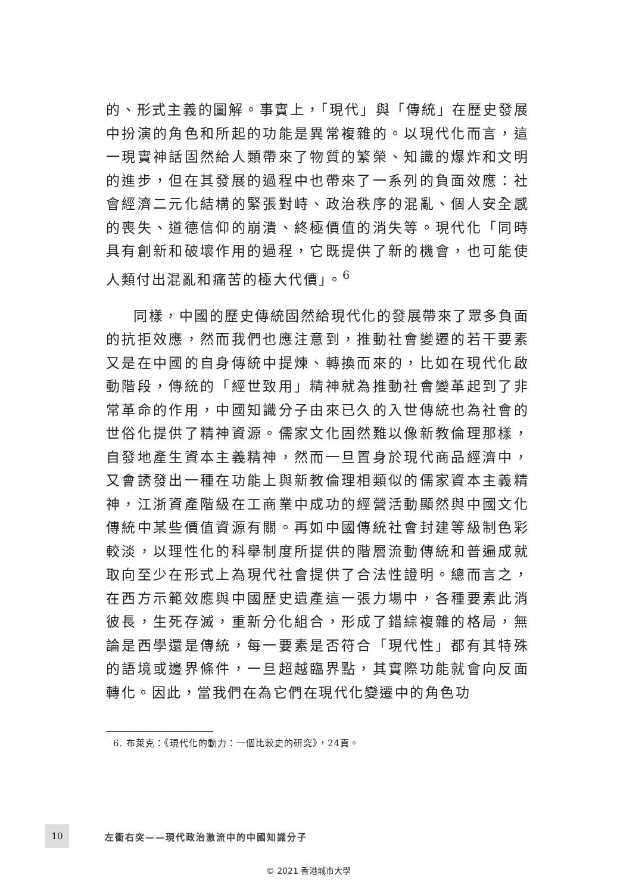的、形式主義的圖解。事實上，「現代」與「傳統」在歷史發展中扮演的角色和所起的功能是異常複雜的。以現代化而言，這一現實神話固然給人類帶來了物質的繁榮、知識的爆炸和文明的進步，但在其發展的過程中也帶來了一系列的負面效應：社會經濟二元化結構的緊張對峙、政治秩序的混亂、個人安全感的喪失、道德信仰的崩潰、終極價值的消失等。現代化「同時具有創新和破壞作用的過程，它既提供了新的機會，也可能使人類付出混亂和痛苦的極大代價」。<sup>6</sup>
同樣，中國的歷史傳統固然給現代化的發展帶來了眾多負面的抗拒效應，然而我們也應注意到，推動社會變遷的若干要素又是在中國的自身傳統中提煉、轉換而來的，比如在現代化啟動階段，傳統的「經世致用」精神就為推動社會變革起到了非常革命的作用，中國知識分子由來已久的入世傳統也為社會的世俗化提供了精神資源。儒家文化固然難以像新教倫理那樣，自發地產生資本主義精神，然而一旦置身於現代商品經濟中，又會誘發出一種在功能上與新教倫理相類似的儒家資本主義精神，江浙資產階級在工商業中成功的經營活動顯然與中國文化傳統中某些價值資源有關。再如中國傳統社會封建等級制色彩較淡，以理性化的科舉制度所提供的階層流動傳統和普遍成就取向至少在形式上為現代社會提供了合法性證明。總而言之，在西方示範效應與中國歷史遺產這一張力場中，各種要素此消彼長，生死存滅，重新分化組合，形成了錯綜複雜的格局，無論是西學還是傳統，每一要素是否符合「現代性」都有其特殊的語境或邊界條件，一旦超越臨界點，其實際功能就會向反面轉化。因此，當我們在為它們在現代化變遷中的角色功
6. 布萊克：《現代化的動力：一個比較史的研究》，24頁。
10
左衝右突——現代政治激流中的中國知識分子
© 2021 香港城市大學